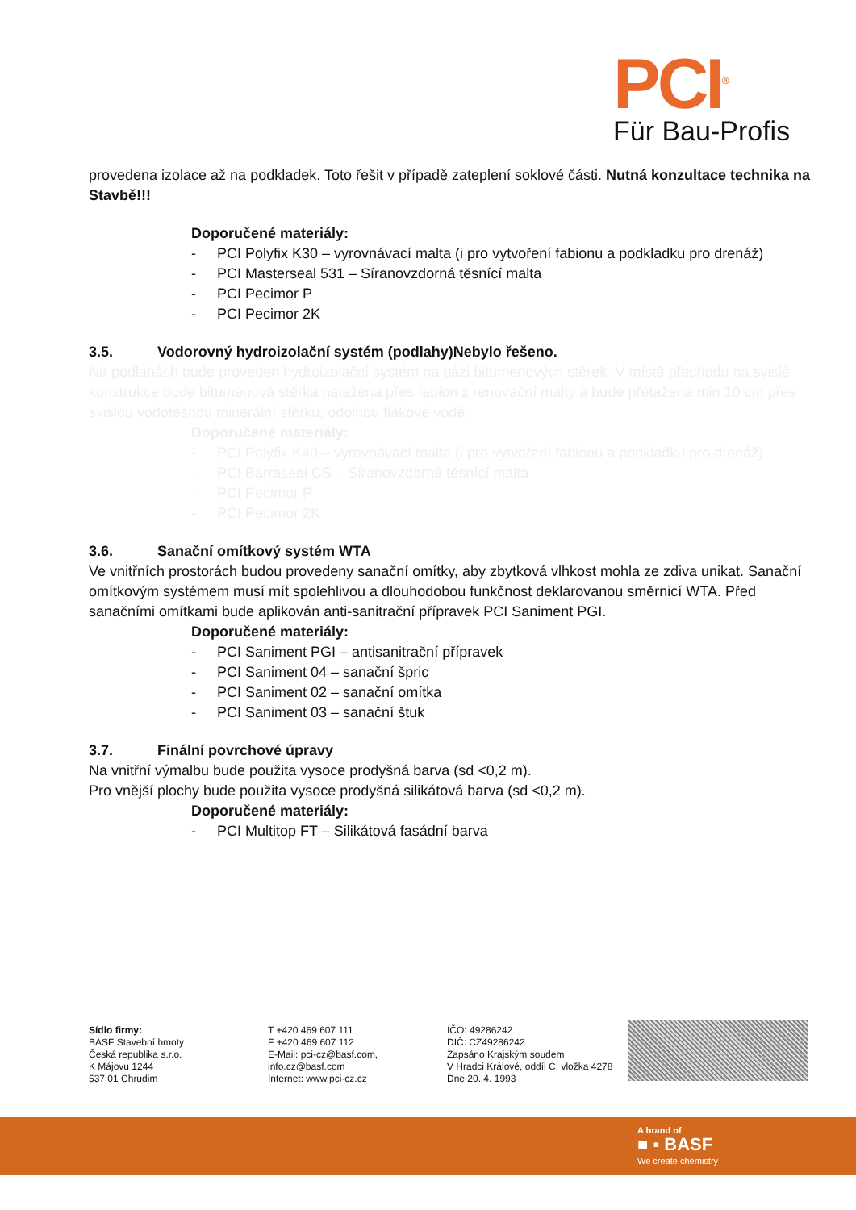PCI<sup>®</sup>
Für Bau-Profis
provedena izolace až na podkladek. Toto řešit v případě zateplení soklové části. Nutná konzultace technika na Stavbě!!!
Doporučené materiály:
- PCI Polyfix K30 – vyrovnávací malta (i pro vytvoření fabionu a podkladku pro drenáž)
- PCI Masterseal 531 – Síranovzdorná těsnící malta
- PCI Pecimor P
- PCI Pecimor 2K
3.5. Vodorovný hydroizolační systém (podlahy)Nebylo řešeno.
Na podlahách bude proveden hydroizolační systém na bázi bitumenových stěrek. V místě přechodu na svislé konstrukce bude bitumenová stěrka natažena přes fabion z renovační malty a bude přetažena min 10 cm přes svislou vodotěsnou minerální stěrku, odolnou tlakové vodě.
Doporučené materiály:
- PCI Polyfix K40 – vyrovnávací malta (i pro vytvoření fabionu a podkladku pro drenáž)
- PCI Barraseal CS – Síranovzdorná těsnící malta
- PCI Pecimor P
- PCI Pecimor 2K
3.6. Sanační omítkový systém WTA
Ve vnitřních prostorách budou provedeny sanační omítky, aby zbytková vlhkost mohla ze zdiva unikat. Sanační omítkovým systémem musí mít spolehlivou a dlouhodobou funkčnost deklarovanou směrnicí WTA. Před sanačními omítkami bude aplikován anti-sanitrační přípravek PCI Saniment PGI.
Doporučené materiály:
- PCI Saniment PGI – antisanitrační přípravek
- PCI Saniment 04 – sanační špric
- PCI Saniment 02 – sanační omítka
- PCI Saniment 03 – sanační štuk
3.7. Finální povrchové úpravy
Na vnitřní výmalbu bude použita vysoce prodyšná barva (sd <0,2 m).
Pro vnější plochy bude použita vysoce prodyšná silikátová barva (sd <0,2 m).
Doporučené materiály:
- PCI Multitop FT – Silikátová fasádní barva
Sídlo firmy:
BASF Stavební hmoty
Česká republika s.r.o.
K Májovu 1244
537 01 Chrudim
T +420 469 607 111
F +420 469 607 112
E-Mail: pci-cz@basf.com,
info.cz@basf.com
Internet: www.pci-cz.cz
IČO: 49286242
DIČ: CZ49286242
Zapsáno Krajským soudem
V Hradci Králové, oddíl C, vložka 4278
Dne 20. 4. 1993
A brand of
■ ▪ BASF
We create chemistry